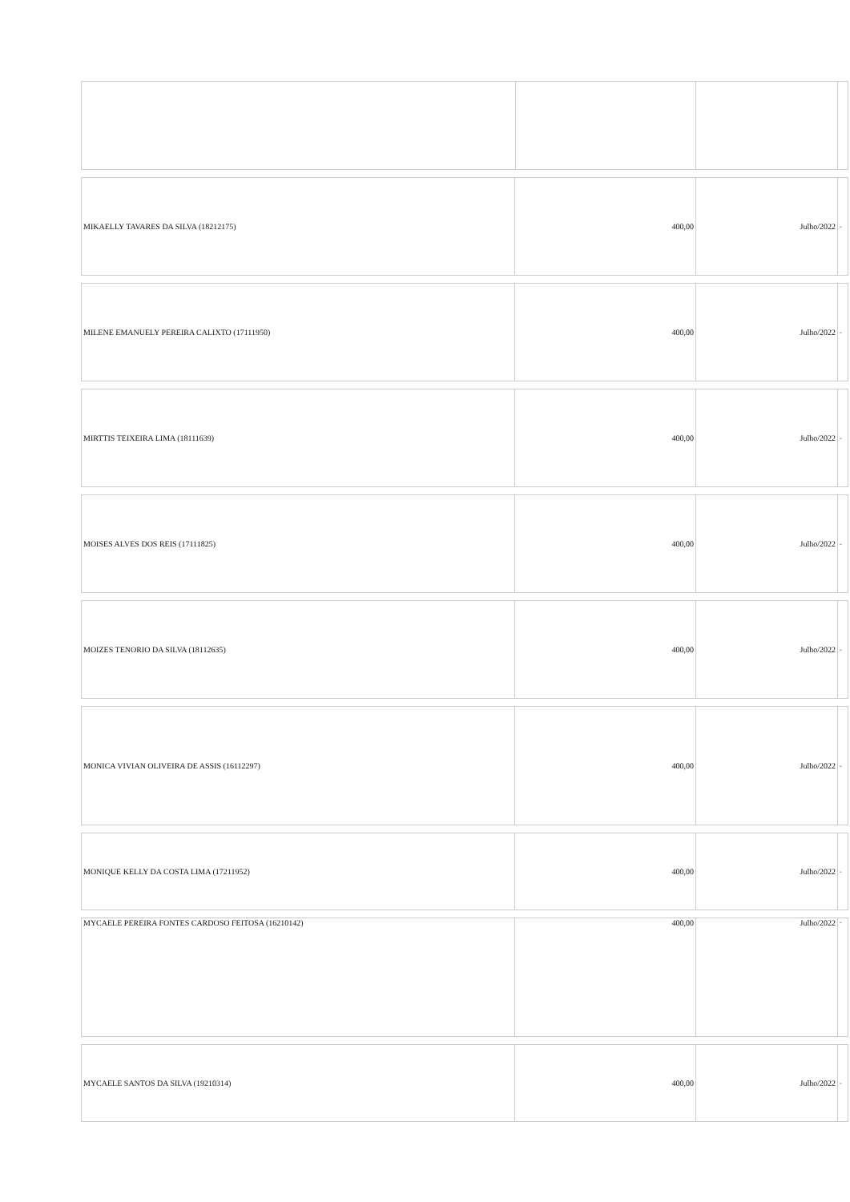| MIKAELLY TAVARES DA SILVA (18212175) | 400,00 | Julho/2022 | - |
| MILENE EMANUELY PEREIRA CALIXTO (17111950) | 400,00 | Julho/2022 | - |
| MIRTTIS TEIXEIRA LIMA (18111639) | 400,00 | Julho/2022 | - |
| MOISES ALVES DOS REIS (17111825) | 400,00 | Julho/2022 | - |
| MOIZES TENORIO DA SILVA (18112635) | 400,00 | Julho/2022 | - |
| MONICA VIVIAN OLIVEIRA DE ASSIS (16112297) | 400,00 | Julho/2022 | - |
| MONIQUE KELLY DA COSTA LIMA (17211952) | 400,00 | Julho/2022 | - |
| MYCAELE PEREIRA FONTES CARDOSO FEITOSA (16210142) | 400,00 | Julho/2022 | - |
| MYCAELE SANTOS DA SILVA (19210314) | 400,00 | Julho/2022 | - |